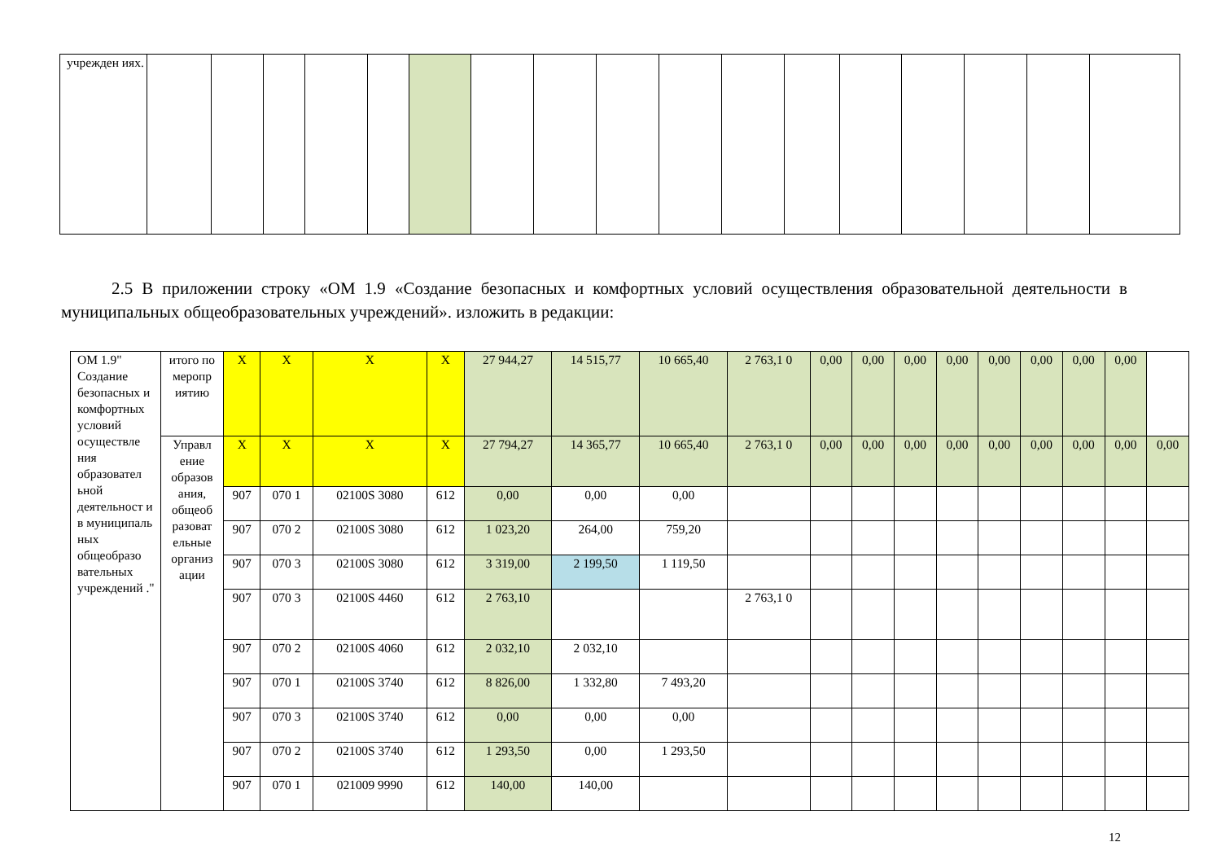| учрежден иях. | | | | | | | | | | | | | | | | | |
2.5 В приложении строку «ОМ 1.9 «Создание безопасных и комфортных условий осуществления образовательной деятельности в муниципальных общеобразовательных учреждений». изложить в редакции:
| ОМ 1.9" Создание безопасных и комфортных условий осуществле ния образовател ьной деятельност и в муниципаль ных общеобразо вательных учреждений ." | итого по меропр иятию | X | X | X | X | 27 944,27 | 14 515,77 | 10 665,40 | 2 763,1 0 | 0,00 | 0,00 | 0,00 | 0,00 | 0,00 | 0,00 | 0,00 | 0,00 | |
| | Управл ение образов ания, общеоб разоват ельные организ ации | X | X | X | X | 27 794,27 | 14 365,77 | 10 665,40 | 2 763,1 0 | 0,00 | 0,00 | 0,00 | 0,00 | 0,00 | 0,00 | 0,00 | 0,00 | 0,00 |
| | | 907 | 070 1 | 02100S 3080 | 612 | 0,00 | 0,00 | 0,00 | | | | | | | | | | |
| | | 907 | 070 2 | 02100S 3080 | 612 | 1 023,20 | 264,00 | 759,20 | | | | | | | | | | |
| | | 907 | 070 3 | 02100S 3080 | 612 | 3 319,00 | 2 199,50 | 1 119,50 | | | | | | | | | | |
| | | 907 | 070 3 | 02100S 4460 | 612 | 2 763,10 | | | 2 763,1 0 | | | | | | | | | |
| | | 907 | 070 2 | 02100S 4060 | 612 | 2 032,10 | 2 032,10 | | | | | | | | | | | |
| | | 907 | 070 1 | 02100S 3740 | 612 | 8 826,00 | 1 332,80 | 7 493,20 | | | | | | | | | | |
| | | 907 | 070 3 | 02100S 3740 | 612 | 0,00 | 0,00 | 0,00 | | | | | | | | | | |
| | | 907 | 070 2 | 02100S 3740 | 612 | 1 293,50 | 0,00 | 1 293,50 | | | | | | | | | | |
| | | 907 | 070 1 | 021009 9990 | 612 | 140,00 | 140,00 | | | | | | | | | | | |
12